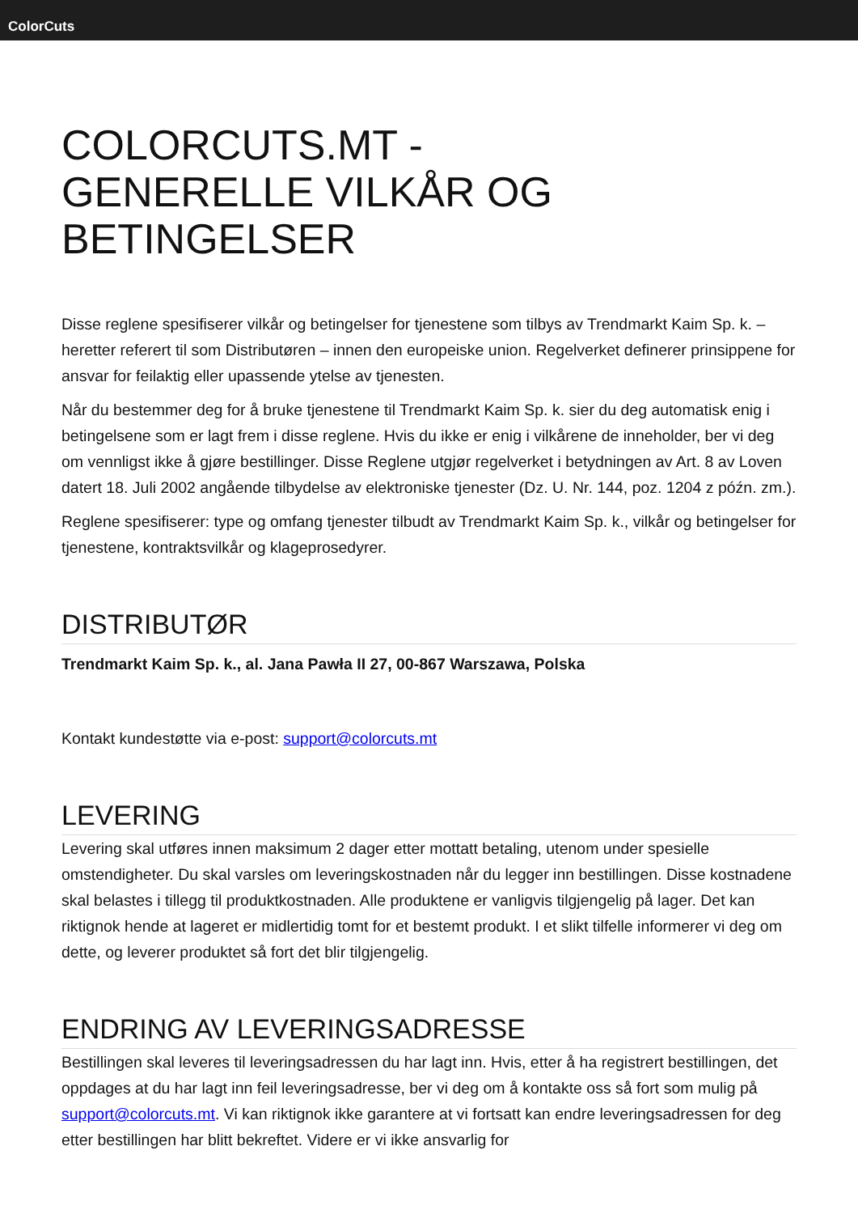ColorCuts
COLORCUTS.MT -
GENERELLE VILKÅR OG
BETINGELSER
Disse reglene spesifiserer vilkår og betingelser for tjenestene som tilbys av Trendmarkt Kaim Sp. k. – heretter referert til som Distributøren – innen den europeiske union. Regelverket definerer prinsippene for ansvar for feilaktig eller upassende ytelse av tjenesten.
Når du bestemmer deg for å bruke tjenestene til Trendmarkt Kaim Sp. k. sier du deg automatisk enig i betingelsene som er lagt frem i disse reglene. Hvis du ikke er enig i vilkårene de inneholder, ber vi deg om vennligst ikke å gjøre bestillinger. Disse Reglene utgjør regelverket i betydningen av Art. 8 av Loven datert 18. Juli 2002 angående tilbydelse av elektroniske tjenester (Dz. U. Nr. 144, poz. 1204 z późn. zm.).
Reglene spesifiserer: type og omfang tjenester tilbudt av Trendmarkt Kaim Sp. k., vilkår og betingelser for tjenestene, kontraktsvilkår og klageprosedyrer.
DISTRIBUTØR
Trendmarkt Kaim Sp. k., al. Jana Pawła II 27, 00-867 Warszawa, Polska
Kontakt kundestøtte via e-post: support@colorcuts.mt
LEVERING
Levering skal utføres innen maksimum 2 dager etter mottatt betaling, utenom under spesielle omstendigheter. Du skal varsles om leveringskostnaden når du legger inn bestillingen. Disse kostnadene skal belastes i tillegg til produktkostnaden. Alle produktene er vanligvis tilgjengelig på lager. Det kan riktignok hende at lageret er midlertidig tomt for et bestemt produkt. I et slikt tilfelle informerer vi deg om dette, og leverer produktet så fort det blir tilgjengelig.
ENDRING AV LEVERINGSADRESSE
Bestillingen skal leveres til leveringsadressen du har lagt inn. Hvis, etter å ha registrert bestillingen, det oppdages at du har lagt inn feil leveringsadresse, ber vi deg om å kontakte oss så fort som mulig på support@colorcuts.mt. Vi kan riktignok ikke garantere at vi fortsatt kan endre leveringsadressen for deg etter bestillingen har blitt bekreftet. Videre er vi ikke ansvarlig for